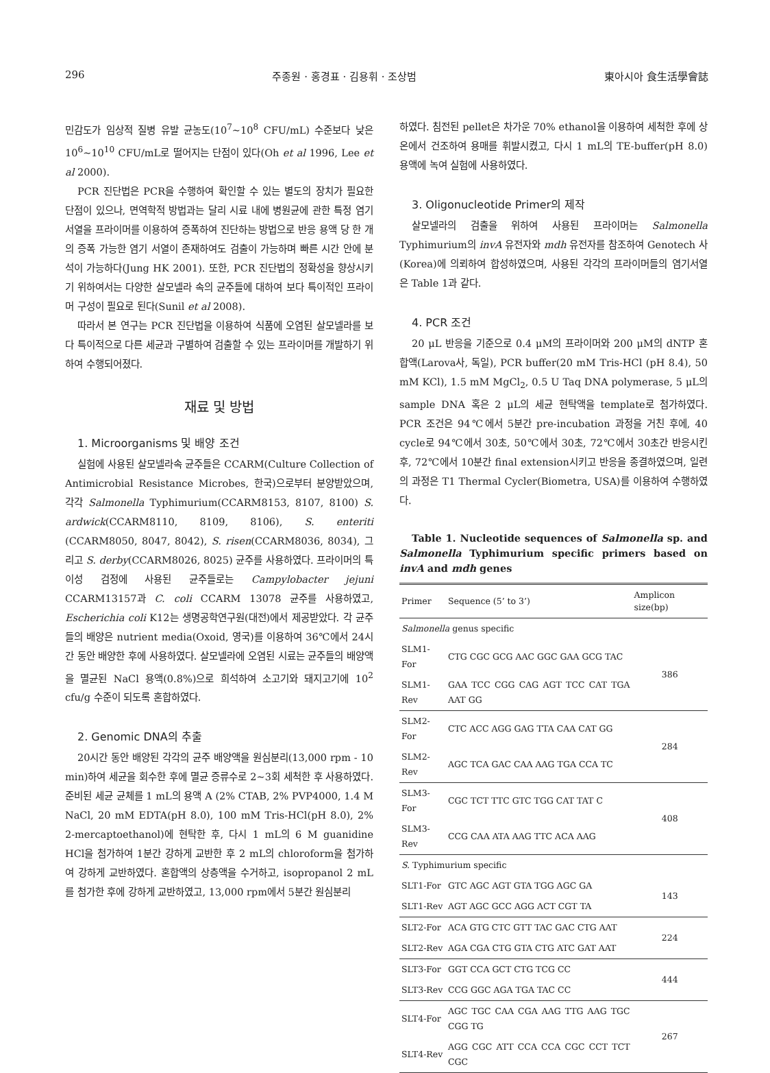296 주종원 · 홍경표 · 김용휘 · 조상범 東아시아 食生活學會誌
민감도가 임상적 질병 유발 균농도(10<sup>7</sup>~10<sup>8</sup> CFU/mL) 수준보다 낮은 10<sup>6</sup>~10<sup>10</sup> CFU/mL로 떨어지는 단점이 있다(Oh et al 1996, Lee et al 2000).
PCR 진단법은 PCR을 수행하여 확인할 수 있는 별도의 장치가 필요한 단점이 있으나, 면역학적 방법과는 달리 시료 내에 병원균에 관한 특정 염기 서열을 프라이머를 이용하여 증폭하여 진단하는 방법으로 반응 용액 당 한 개의 증폭 가능한 염기 서열이 존재하여도 검출이 가능하며 빠른 시간 안에 분석이 가능하다(Jung HK 2001). 또한, PCR 진단법의 정확성을 향상시키기 위하여서는 다양한 살모넬라 속의 균주들에 대하여 보다 특이적인 프라이머 구성이 필요로 된다(Sunil et al 2008).
따라서 본 연구는 PCR 진단법을 이용하여 식품에 오염된 살모넬라를 보다 특이적으로 다른 세균과 구별하여 검출할 수 있는 프라이머를 개발하기 위하여 수행되어졌다.
재료 및 방법
1. Microorganisms 및 배양 조건
실험에 사용된 살모넬라속 균주들은 CCARM(Culture Collection of Antimicrobial Resistance Microbes, 한국)으로부터 분양받았으며, 각각 Salmonella Typhimurium(CCARM8153, 8107, 8100) S. ardwick(CCARM8110, 8109, 8106), S. enteriti (CCARM8050, 8047, 8042), S. risen(CCARM8036, 8034), 그리고 S. derby(CCARM8026, 8025) 균주를 사용하였다. 프라이머의 특이성 검정에 사용된 균주들로는 Campylobacter jejuni CCARM13157과 C. coli CCARM 13078 균주를 사용하였고, Escherichia coli K12는 생명공학연구원(대전)에서 제공받았다. 각 균주들의 배양은 nutrient media(Oxoid, 영국)를 이용하여 36℃에서 24시간 동안 배양한 후에 사용하였다. 살모넬라에 오염된 시료는 균주들의 배양액을 멸균된 NaCl 용액(0.8%)으로 희석하여 소고기와 돼지고기에 10<sup>2</sup> cfu/g 수준이 되도록 혼합하였다.
2. Genomic DNA의 추출
20시간 동안 배양된 각각의 균주 배양액을 원심분리(13,000 rpm - 10 min)하여 세균을 회수한 후에 멸균 증류수로 2~3회 세척한 후 사용하였다. 준비된 세균 균체를 1 mL의 용액 A (2% CTAB, 2% PVP4000, 1.4 M NaCl, 20 mM EDTA(pH 8.0), 100 mM Tris-HCl(pH 8.0), 2% 2-mercaptoethanol)에 현탁한 후, 다시 1 mL의 6 M guanidine HCl을 첨가하여 1분간 강하게 교반한 후 2 mL의 chloroform을 첨가하여 강하게 교반하였다. 혼합액의 상층액을 수거하고, isopropanol 2 mL를 첨가한 후에 강하게 교반하였고, 13,000 rpm에서 5분간 원심분리
하였다. 침전된 pellet은 차가운 70% ethanol을 이용하여 세척한 후에 상온에서 건조하여 용매를 휘발시켰고, 다시 1 mL의 TE-buffer(pH 8.0) 용액에 녹여 실험에 사용하였다.
3. Oligonucleotide Primer의 제작
살모넬라의 검출을 위하여 사용된 프라이머는 Salmonella Typhimurium의 invA 유전자와 mdh 유전자를 참조하여 Genotech 사(Korea)에 의뢰하여 합성하였으며, 사용된 각각의 프라이머들의 염기서열은 Table 1과 같다.
4. PCR 조건
20 μL 반응을 기준으로 0.4 μM의 프라이머와 200 μM의 dNTP 혼합액(Larova사, 독일), PCR buffer(20 mM Tris-HCl (pH 8.4), 50 mM KCl), 1.5 mM MgCl<sub>2</sub>, 0.5 U Taq DNA polymerase, 5 μL의 sample DNA 혹은 2 μL의 세균 현탁액을 template로 첨가하였다. PCR 조건은 94℃에서 5분간 pre-incubation 과정을 거친 후에, 40 cycle로 94℃에서 30초, 50℃에서 30초, 72℃에서 30초간 반응시킨 후, 72℃에서 10분간 final extension시키고 반응을 종결하였으며, 일련의 과정은 T1 Thermal Cycler(Biometra, USA)를 이용하여 수행하였다.
Table 1. Nucleotide sequences of Salmonella sp. and Salmonella Typhimurium specific primers based on invA and mdh genes
| Primer | Sequence (5’ to 3’) | Amplicon size(bp) |
| --- | --- | --- |
| Salmonella genus specific | | |
| SLM1-For | CTG CGC GCG AAC GGC GAA GCG TAC | 386 |
| SLM1-Rev | GAA TCC CGG CAG AGT TCC CAT TGA AAT GG | |
| SLM2-For | CTC ACC AGG GAG TTA CAA CAT GG | 284 |
| SLM2-Rev | AGC TCA GAC CAA AAG TGA CCA TC | |
| SLM3-For | CGC TCT TTC GTC TGG CAT TAT C | 408 |
| SLM3-Rev | CCG CAA ATA AAG TTC ACA AAG | |
| S. Typhimurium specific | | |
| SLT1-For | GTC AGC AGT GTA TGG AGC GA | 143 |
| SLT1-Rev | AGT AGC GCC AGG ACT CGT TA | |
| SLT2-For | ACA GTG CTC GTT TAC GAC CTG AAT | 224 |
| SLT2-Rev | AGA CGA CTG GTA CTG ATC GAT AAT | |
| SLT3-For | GGT CCA GCT CTG TCG CC | 444 |
| SLT3-Rev | CCG GGC AGA TGA TAC CC | |
| SLT4-For | AGC TGC CAA CGA AAG TTG AAG TGC CGG TG | 267 |
| SLT4-Rev | AGG CGC ATT CCA CCA CGC CCT TCT CGC | |